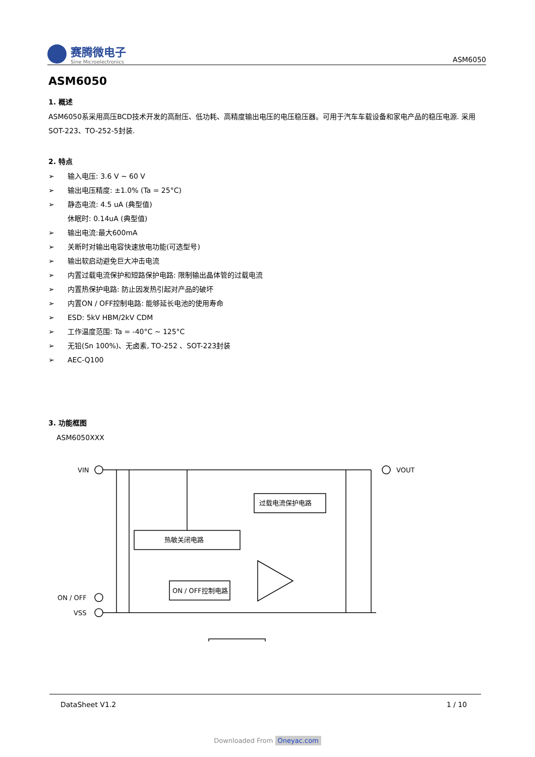赛腾微电子
Sine Microelectronics
ASM6050
ASM6050
1. 概述
ASM6050系采用高压BCD技术开发的高耐压、低功耗、高精度输出电压的电压稳压器。可用于汽车车载设备和家电产品的稳压电源. 采用SOT-223、TO-252-5封装.
2. 特点
➢ 输入电压: 3.6 V ~ 60 V
➢ 输出电压精度: ±1.0% (Ta = 25°C)
➢ 静态电流: 4.5 uA (典型值)
休眠时: 0.14uA (典型值)
➢ 输出电流:最大600mA
➢ 关断时对输出电容快速放电功能(可选型号)
➢ 输出软启动避免巨大冲击电流
➢ 内置过载电流保护和短路保护电路: 限制输出晶体管的过载电流
➢ 内置热保护电路: 防止因发热引起对产品的破坏
➢ 内置ON / OFF控制电路: 能够延长电池的使用寿命
➢ ESD: 5kV HBM/2kV CDM
➢ 工作温度范围: Ta = -40°C ~ 125°C
➢ 无铅(Sn 100%)、无卤素, TO-252 、SOT-223封装
➢ AEC-Q100
3. 功能框图
ASM6050XXX
VIN
VOUT
ON / OFF
VSS
过载电流保护电路
热敏关闭电路
ON / OFF控制电路
DataSheet V1.2 1 / 10
Downloaded From Oneyac.com